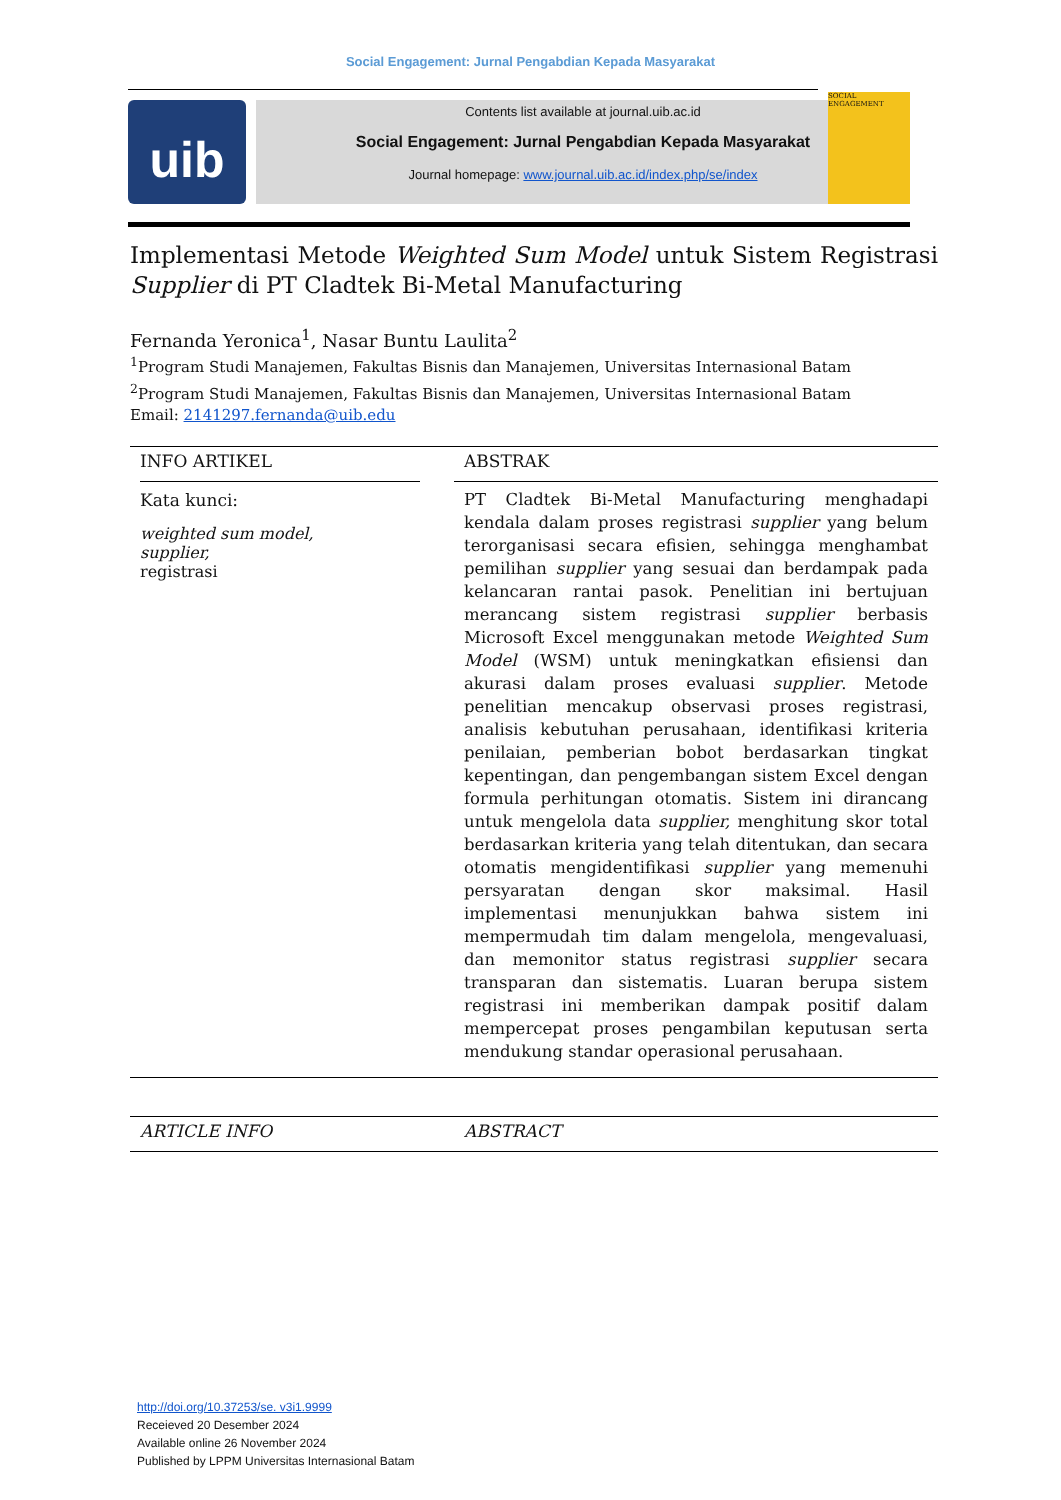Social Engagement: Jurnal Pengabdian Kepada Masyarakat
uib
Contents list available at journal.uib.ac.id
Social Engagement: Jurnal Pengabdian Kepada Masyarakat
Journal homepage: www.journal.uib.ac.id/index.php/se/index
SOCIAL ENGAGEMENT
Implementasi Metode Weighted Sum Model untuk Sistem Registrasi Supplier di PT Cladtek Bi-Metal Manufacturing
Fernanda Yeronica<sup>1</sup>, Nasar Buntu Laulita<sup>2</sup>
<sup>1</sup> Program Studi Manajemen, Fakultas Bisnis dan Manajemen, Universitas Internasional Batam
<sup>2</sup> Program Studi Manajemen, Fakultas Bisnis dan Manajemen, Universitas Internasional Batam
Email: 2141297.fernanda@uib.edu
INFO ARTIKEL
Kata kunci:
weighted sum model,
supplier,
registrasi
ABSTRAK
PT Cladtek Bi-Metal Manufacturing menghadapi kendala dalam proses registrasi supplier yang belum terorganisasi secara efisien, sehingga menghambat pemilihan supplier yang sesuai dan berdampak pada kelancaran rantai pasok. Penelitian ini bertujuan merancang sistem registrasi supplier berbasis Microsoft Excel menggunakan metode Weighted Sum Model (WSM) untuk meningkatkan efisiensi dan akurasi dalam proses evaluasi supplier. Metode penelitian mencakup observasi proses registrasi, analisis kebutuhan perusahaan, identifikasi kriteria penilaian, pemberian bobot berdasarkan tingkat kepentingan, dan pengembangan sistem Excel dengan formula perhitungan otomatis. Sistem ini dirancang untuk mengelola data supplier, menghitung skor total berdasarkan kriteria yang telah ditentukan, dan secara otomatis mengidentifikasi supplier yang memenuhi persyaratan dengan skor maksimal. Hasil implementasi menunjukkan bahwa sistem ini mempermudah tim dalam mengelola, mengevaluasi, dan memonitor status registrasi supplier secara transparan dan sistematis. Luaran berupa sistem registrasi ini memberikan dampak positif dalam mempercepat proses pengambilan keputusan serta mendukung standar operasional perusahaan.
ARTICLE INFO ABSTRACT
http://doi.org/10.37253/se. v3i1.9999
Receieved 20 Desember 2024
Available online 26 November 2024
Published by LPPM Universitas Internasional Batam